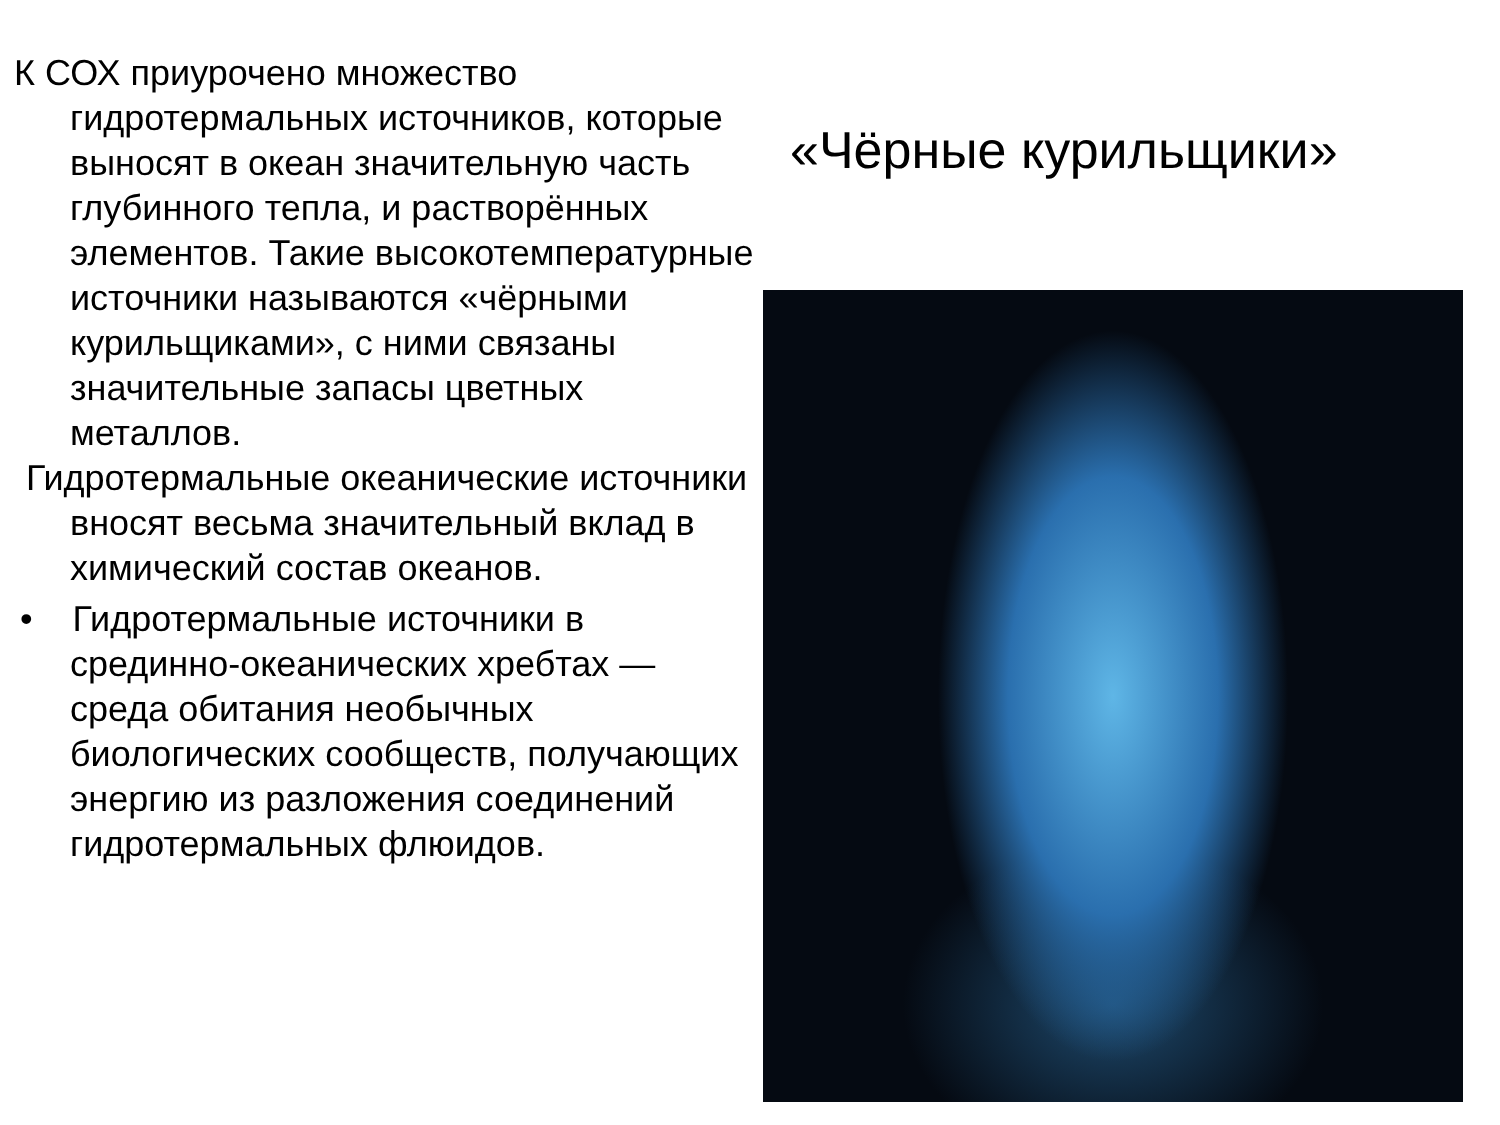К СОХ приурочено множество гидротермальных источников, которые выносят в океан значительную часть глубинного тепла, и растворённых элементов. Такие высокотемпературные источники называются «чёрными курильщиками», с ними связаны значительные запасы цветных металлов.
Гидротермальные океанические источники вносят весьма значительный вклад в химический состав океанов.
• Гидротермальные источники в срединно-океанических хребтах — среда обитания необычных биологических сообществ, получающих энергию из разложения соединений гидротермальных флюидов.
«Чёрные курильщики»